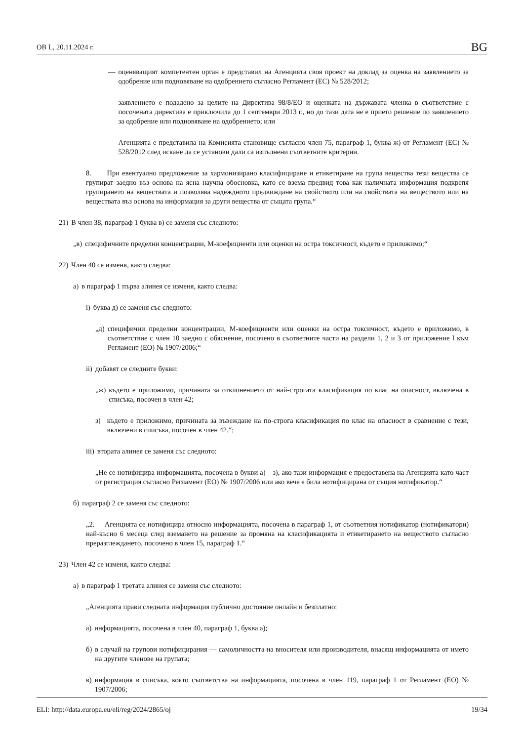ОВ L, 20.11.2024 г. BG
— оценяващият компетентен орган е представил на Агенцията своя проект на доклад за оценка на заявлението за одобрение или подновяване на одобрението съгласно Регламент (ЕС) № 528/2012;
— заявлението е подадено за целите на Директива 98/8/ЕО и оценката на държавата членка в съответствие с посочената директива е приключила до 1 септември 2013 г., но до тази дата не е прието решение по заявлението за одобрение или подновяване на одобрението; или
— Агенцията е представила на Комисията становище съгласно член 75, параграф 1, буква ж) от Регламент (ЕС) № 528/2012 след искане да се установи дали са изпълнени съответните критерии.
8. При евентуално предложение за хармонизирано класифициране и етикетиране на група вещества тези вещества се групират заедно въз основа на ясна научна обосновка, като се взема предвид това как наличната информация подкрепя групирането на веществата и позволява надеждното предвиждане на свойството или на свойствата на веществото или на веществата въз основа на информация за други вещества от същата група.“
21) В член 38, параграф 1 буква в) се заменя със следното:
„в) специфичните пределни концентрации, M-коефициенти или оценки на остра токсичност, където е приложимо;“
22) Член 40 се изменя, както следва:
а) в параграф 1 първа алинея се изменя, както следва:
i) буква д) се заменя със следното:
„д) специфични пределни концентрации, M-коефициенти или оценки на остра токсичност, където е приложимо, в съответствие с член 10 заедно с обяснение, посочено в съответните части на раздели 1, 2 и 3 от приложение I към Регламент (ЕО) № 1907/2006;“
ii) добавят се следните букви:
„ж) където е приложимо, причината за отклонението от най-строгата класификация по клас на опасност, включена в списъка, посочен в член 42;
з) където е приложимо, причината за въвеждане на по-строга класификация по клас на опасност в сравнение с тези, включени в списъка, посочен в член 42.“;
iii) втората алинея се заменя със следното:
„Не се нотифицира информацията, посочена в букви а)—з), ако тази информация е предоставена на Агенцията като част от регистрация съгласно Регламент (ЕО) № 1907/2006 или ако вече е била нотифицирана от същия нотификатор.“
б) параграф 2 се заменя със следното:
„2. Агенцията се нотифицира относно информацията, посочена в параграф 1, от съответния нотификатор (нотификатори) най-късно 6 месеца след вземането на решение за промяна на класификацията и етикетирането на веществото съгласно преразглеждането, посочено в член 15, параграф 1.“
23) Член 42 се изменя, както следва:
а) в параграф 1 третата алинея се заменя със следното:
„Агенцията прави следната информация публично достояние онлайн и безплатно:
а) информацията, посочена в член 40, параграф 1, буква а);
б) в случай на групови нотифицирания — самоличността на вносителя или производителя, внасящ информацията от името на другите членове на групата;
в) информация в списъка, която съответства на информацията, посочена в член 119, параграф 1 от Регламент (ЕО) № 1907/2006;
ELI: http://data.europa.eu/eli/reg/2024/2865/oj 19/34